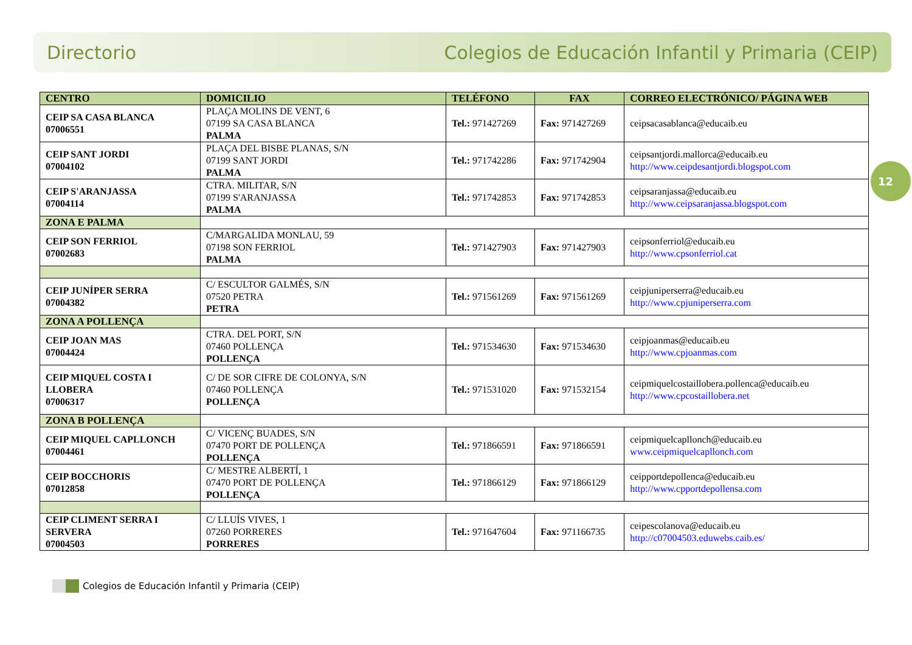Directorio Colegios de Educación Infantil y Primaria (CEIP)
12
| CENTRO | DOMICILIO | TELÉFONO | FAX | CORREO ELECTRÓNICO/ PÁGINA WEB |
| --- | --- | --- | --- | --- |
| CEIP SA CASA BLANCA 07006551 | PLAÇA MOLINS DE VENT, 6 07199 SA CASA BLANCA PALMA | Tel.: 971427269 | Fax: 971427269 | ceipsacasablanca@educaib.eu |
| CEIP SANT JORDI 07004102 | PLAÇA DEL BISBE PLANAS, S/N 07199 SANT JORDI PALMA | Tel.: 971742286 | Fax: 971742904 | ceipsantjordi.mallorca@educaib.eu http://www.ceipdesantjordi.blogspot.com |
| CEIP S'ARANJASSA 07004114 | CTRA. MILITAR, S/N 07199 S'ARANJASSA PALMA | Tel.: 971742853 | Fax: 971742853 | ceipsaranjassa@educaib.eu http://www.ceipsaranjassa.blogspot.com |
| ZONA E PALMA | | | | |
| CEIP SON FERRIOL 07002683 | C/MARGALIDA MONLAU, 59 07198 SON FERRIOL PALMA | Tel.: 971427903 | Fax: 971427903 | ceipsonferriol@educaib.eu http://www.cpsonferriol.cat |
| CEIP JUNÍPER SERRA 07004382 | C/ ESCULTOR GALMÉS, S/N 07520 PETRA PETRA | Tel.: 971561269 | Fax: 971561269 | ceipjuniperserra@educaib.eu http://www.cpjuniperserra.com |
| ZONA A POLLENÇA | | | | |
| CEIP JOAN MAS 07004424 | CTRA. DEL PORT, S/N 07460 POLLENÇA POLLENÇA | Tel.: 971534630 | Fax: 971534630 | ceipjoanmas@educaib.eu http://www.cpjoanmas.com |
| CEIP MIQUEL COSTA I LLOBERA 07006317 | C/ DE SOR CIFRE DE COLONYA, S/N 07460 POLLENÇA POLLENÇA | Tel.: 971531020 | Fax: 971532154 | ceipmiquelcostaillobera.pollenca@educaib.eu http://www.cpcostaillobera.net |
| ZONA B POLLENÇA | | | | |
| CEIP MIQUEL CAPLLONCH 07004461 | C/ VICENÇ BUADES, S/N 07470 PORT DE POLLENÇA POLLENÇA | Tel.: 971866591 | Fax: 971866591 | ceipmiquelcapllonch@educaib.eu www.ceipmiquelcapllonch.com |
| CEIP BOCCHORIS 07012858 | C/ MESTRE ALBERTÍ, 1 07470 PORT DE POLLENÇA POLLENÇA | Tel.: 971866129 | Fax: 971866129 | ceipportdepollenca@educaib.eu http://www.cpportdepollensa.com |
| CEIP CLIMENT SERRA I SERVERA 07004503 | C/ LLUÍS VIVES, 1 07260 PORRERES PORRERES | Tel.: 971647604 | Fax: 971166735 | ceipescolanova@educaib.eu http://c07004503.eduwebs.caib.es/ |
Colegios de Educación Infantil y Primaria (CEIP)